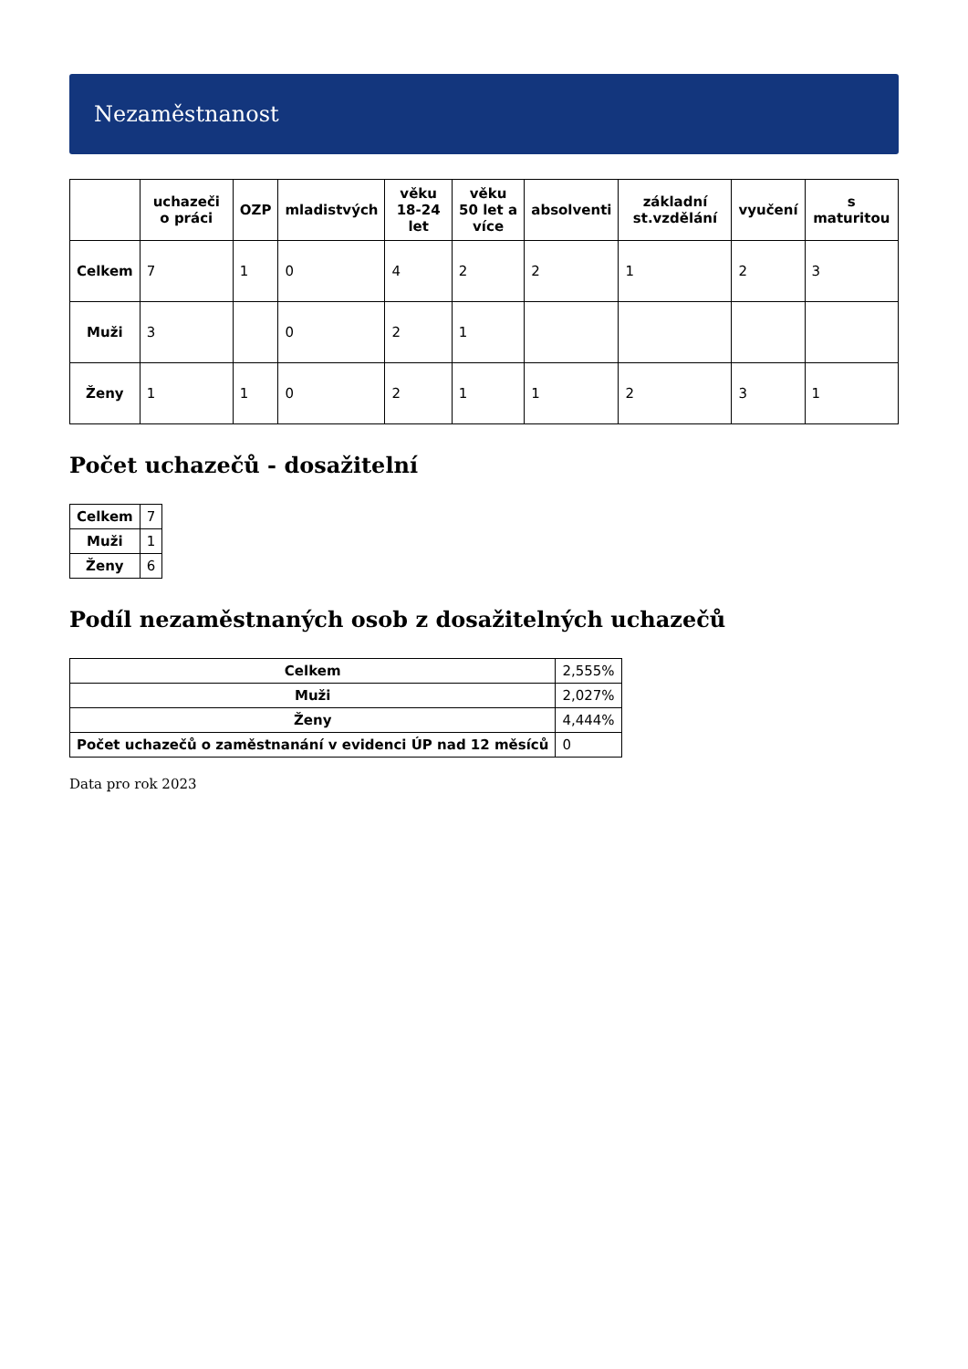Nezaměstnanost
| | uchazeči o práci | OZP | mladistvých | věku 18-24 let | věku 50 let a více | absolventi | základní st.vzdělání | vyučení | s maturitou |
| --- | --- | --- | --- | --- | --- | --- | --- | --- | --- |
| Celkem | 7 | 1 | 0 | 4 | 2 | 2 | 1 | 2 | 3 |
| Muži | 3 | | 0 | 2 | 1 | | | | |
| Ženy | 1 | 1 | 0 | 2 | 1 | 1 | 2 | 3 | 1 |
Počet uchazečů - dosažitelní
| Celkem | 7 |
| Muži | 1 |
| Ženy | 6 |
Podíl nezaměstnaných osob z dosažitelných uchazečů
| Celkem | 2,555% |
| Muži | 2,027% |
| Ženy | 4,444% |
| Počet uchazečů o zaměstnanání v evidenci ÚP nad 12 měsíců | 0 |
Data pro rok 2023